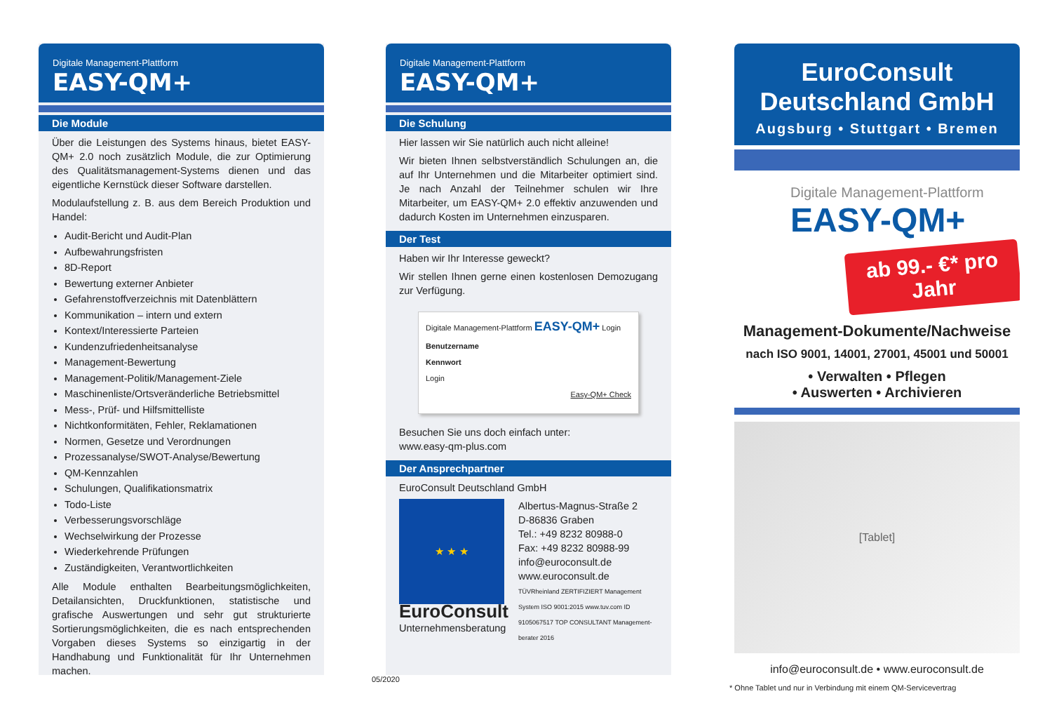Digitale Management-Plattform
EASY-QM+
Die Module
Über die Leistungen des Systems hinaus, bietet EASY-QM+ 2.0 noch zusätzlich Module, die zur Optimierung des Qualitätsmanagement-Systems dienen und das eigentliche Kernstück dieser Software darstellen.
Modulaufstellung z. B. aus dem Bereich Produktion und Handel:
Audit-Bericht und Audit-Plan
Aufbewahrungsfristen
8D-Report
Bewertung externer Anbieter
Gefahrenstoffverzeichnis mit Datenblättern
Kommunikation – intern und extern
Kontext/Interessierte Parteien
Kundenzufriedenheitsanalyse
Management-Bewertung
Management-Politik/Management-Ziele
Maschinenliste/Ortsveränderliche Betriebsmittel
Mess-, Prüf- und Hilfsmittelliste
Nichtkonformitäten, Fehler, Reklamationen
Normen, Gesetze und Verordnungen
Prozessanalyse/SWOT-Analyse/Bewertung
QM-Kennzahlen
Schulungen, Qualifikationsmatrix
Todo-Liste
Verbesserungsvorschläge
Wechselwirkung der Prozesse
Wiederkehrende Prüfungen
Zuständigkeiten, Verantwortlichkeiten
Alle Module enthalten Bearbeitungsmöglichkeiten, Detailansichten, Druckfunktionen, statistische und grafische Auswertungen und sehr gut strukturierte Sortierungsmöglichkeiten, die es nach entsprechenden Vorgaben dieses Systems so einzigartig in der Handhabung und Funktionalität für Ihr Unternehmen machen.
Digitale Management-Plattform
EASY-QM+
Die Schulung
Hier lassen wir Sie natürlich auch nicht alleine!
Wir bieten Ihnen selbstverständlich Schulungen an, die auf Ihr Unternehmen und die Mitarbeiter optimiert sind. Je nach Anzahl der Teilnehmer schulen wir Ihre Mitarbeiter, um EASY-QM+ 2.0 effektiv anzuwenden und dadurch Kosten im Unternehmen einzusparen.
Der Test
Haben wir Ihr Interesse geweckt?
Wir stellen Ihnen gerne einen kostenlosen Demozugang zur Verfügung.
Digitale Management-Plattform EASY-QM+ Login
Benutzername
Kennwort
Login
Easy-QM+ Check
Besuchen Sie uns doch einfach unter:
www.easy-qm-plus.com
Der Ansprechpartner
EuroConsult Deutschland GmbH
★ ★ ★
EuroConsult
Unternehmensberatung
Albertus-Magnus-Straße 2
D-86836 Graben
Tel.: +49 8232 80988-0
Fax: +49 8232 80988-99
info@euroconsult.de
www.euroconsult.de
TÜVRheinland ZERTIFIZIERT Management System ISO 9001:2015 www.tuv.com ID 9105067517 TOP CONSULTANT Management-berater 2016
EuroConsult
Deutschland GmbH
Augsburg • Stuttgart • Bremen
Digitale Management-Plattform
EASY-QM+
ab 99.- €* pro Jahr
Management-Dokumente/Nachweise
nach ISO 9001, 14001, 27001, 45001 und 50001
• Verwalten • Pflegen
• Auswerten • Archivieren
[Tablet]
info@euroconsult.de • www.euroconsult.de
05/2020
* Ohne Tablet und nur in Verbindung mit einem QM-Servicevertrag